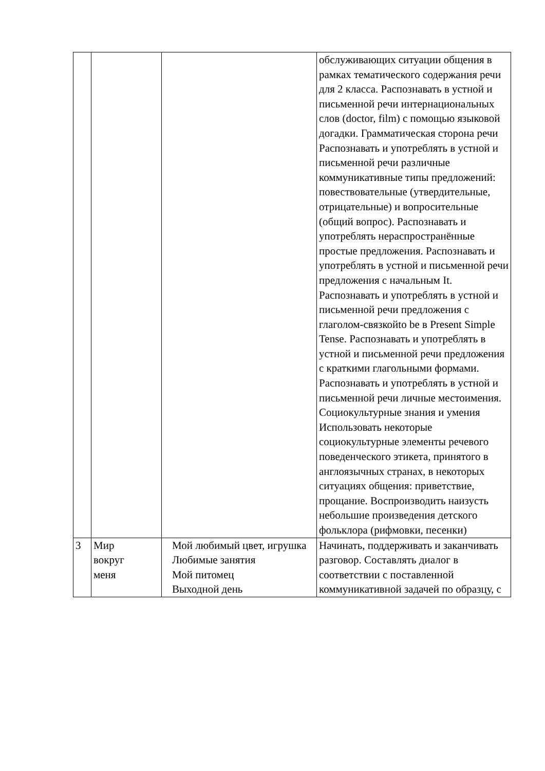| | | | обслуживающих ситуации общения в рамках тематического содержания речи для 2 класса. Распознавать в устной и письменной речи интернациональных слов (doctor, film) с помощью языковой догадки. Грамматическая сторона речи Распознавать и употреблять в устной и письменной речи различные коммуникативные типы предложений: повествовательные (утвердительные, отрицательные) и вопросительные (общий вопрос). Распознавать и употреблять нераспространённые простые предложения. Распознавать и употреблять в устной и письменной речи предложения с начальным It. Распознавать и употреблять в устной и письменной речи предложения с глаголом-связкойto be в Present Simple Tense. Распознавать и употреблять в устной и письменной речи предложения с краткими глагольными формами. Распознавать и употреблять в устной и письменной речи личные местоимения. Социокультурные знания и умения Использовать некоторые социокультурные элементы речевого поведенческого этикета, принятого в англоязычных странах, в некоторых ситуациях общения: приветствие, прощание. Воспроизводить наизусть небольшие произведения детского фольклора (рифмовки, песенки) |
| 3 | Мир вокруг меня | Мой любимый цвет, игрушка Любимые занятия Мой питомец Выходной день | Начинать, поддерживать и заканчивать разговор. Составлять диалог в соответствии с поставленной коммуникативной задачей по образцу, с |